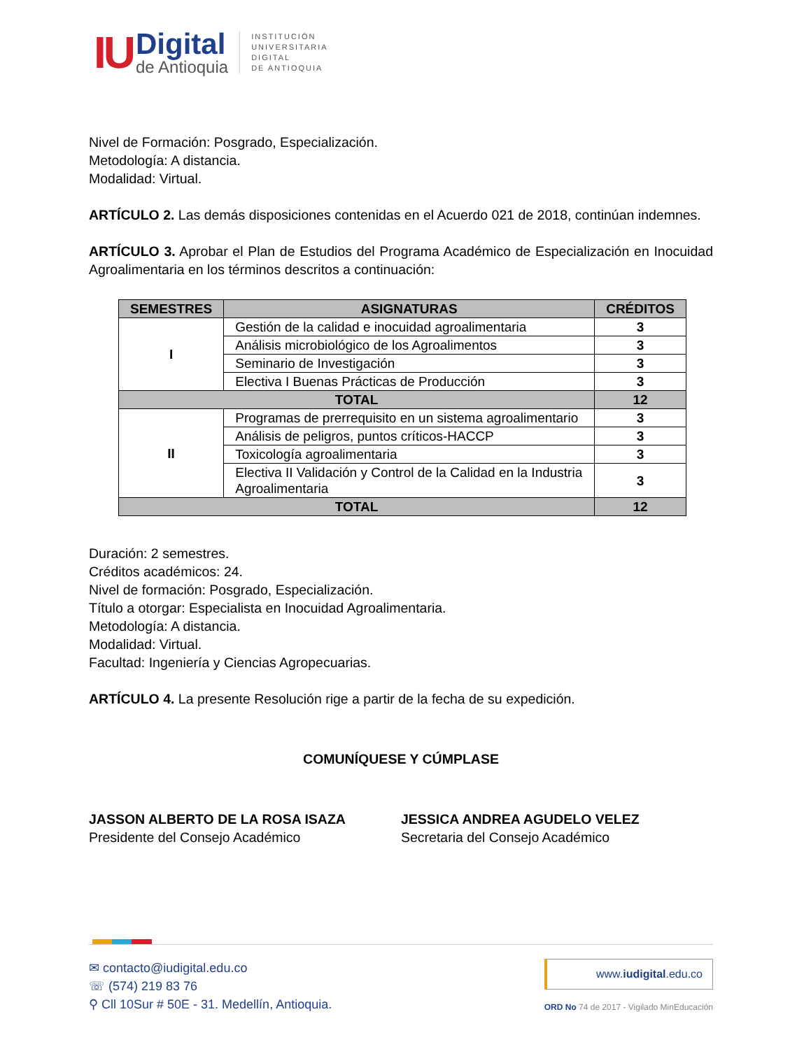IU
Digital
de Antioquia
INSTITUCIÓN
UNIVERSITARIA
DIGITAL
DE ANTIOQUIA
Nivel de Formación: Posgrado, Especialización.
Metodología: A distancia.
Modalidad: Virtual.
ARTÍCULO 2. Las demás disposiciones contenidas en el Acuerdo 021 de 2018, continúan indemnes.
ARTÍCULO 3. Aprobar el Plan de Estudios del Programa Académico de Especialización en Inocuidad Agroalimentaria en los términos descritos a continuación:
| SEMESTRES | ASIGNATURAS | CRÉDITOS |
| --- | --- | --- |
| I | Gestión de la calidad e inocuidad agroalimentaria | 3 |
| | Análisis microbiológico de los Agroalimentos | 3 |
| | Seminario de Investigación | 3 |
| | Electiva I Buenas Prácticas de Producción | 3 |
| TOTAL | | 12 |
| II | Programas de prerrequisito en un sistema agroalimentario | 3 |
| | Análisis de peligros, puntos críticos-HACCP | 3 |
| | Toxicología agroalimentaria | 3 |
| | Electiva II Validación y Control de la Calidad en la Industria Agroalimentaria | 3 |
| TOTAL | | 12 |
Duración: 2 semestres.
Créditos académicos: 24.
Nivel de formación: Posgrado, Especialización.
Título a otorgar: Especialista en Inocuidad Agroalimentaria.
Metodología: A distancia.
Modalidad: Virtual.
Facultad: Ingeniería y Ciencias Agropecuarias.
ARTÍCULO 4. La presente Resolución rige a partir de la fecha de su expedición.
COMUNÍQUESE Y CÚMPLASE
JASSON ALBERTO DE LA ROSA ISAZA
Presidente del Consejo Académico
JESSICA ANDREA AGUDELO VELEZ
Secretaria del Consejo Académico
✉ contacto@iudigital.edu.co
☏ (574) 219 83 76
⚲ Cll 10Sur # 50E - 31. Medellín, Antioquia.
www.iudigital.edu.co
ORD No 74 de 2017 - Vigilado MinEducación